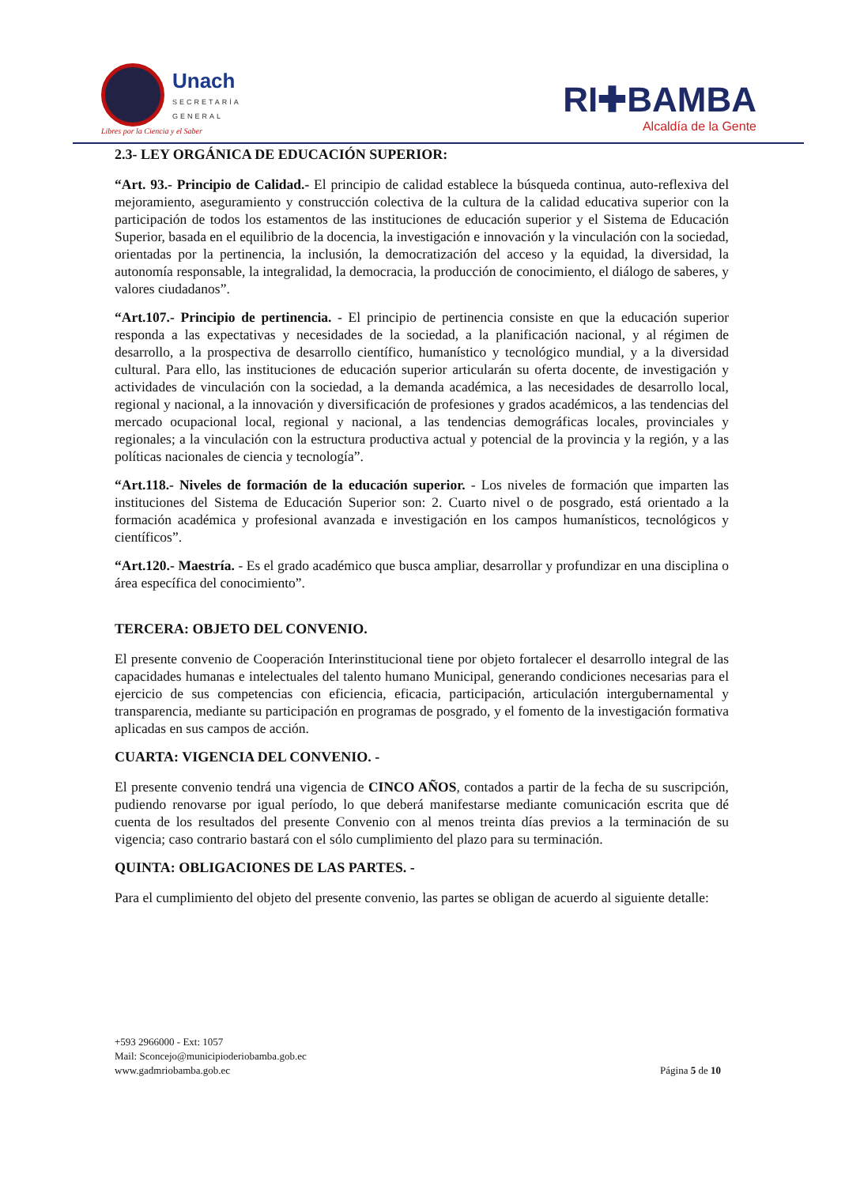Unach SECRETARÍA
GENERAL
Libres por la Ciencia y el Saber
RI✚BAMBA
Alcaldía de la Gente
2.3- LEY ORGÁNICA DE EDUCACIÓN SUPERIOR:
“Art. 93.- Principio de Calidad.- El principio de calidad establece la búsqueda continua, auto-reflexiva del mejoramiento, aseguramiento y construcción colectiva de la cultura de la calidad educativa superior con la participación de todos los estamentos de las instituciones de educación superior y el Sistema de Educación Superior, basada en el equilibrio de la docencia, la investigación e innovación y la vinculación con la sociedad, orientadas por la pertinencia, la inclusión, la democratización del acceso y la equidad, la diversidad, la autonomía responsable, la integralidad, la democracia, la producción de conocimiento, el diálogo de saberes, y valores ciudadanos”.
“Art.107.- Principio de pertinencia. - El principio de pertinencia consiste en que la educación superior responda a las expectativas y necesidades de la sociedad, a la planificación nacional, y al régimen de desarrollo, a la prospectiva de desarrollo científico, humanístico y tecnológico mundial, y a la diversidad cultural. Para ello, las instituciones de educación superior articularán su oferta docente, de investigación y actividades de vinculación con la sociedad, a la demanda académica, a las necesidades de desarrollo local, regional y nacional, a la innovación y diversificación de profesiones y grados académicos, a las tendencias del mercado ocupacional local, regional y nacional, a las tendencias demográficas locales, provinciales y regionales; a la vinculación con la estructura productiva actual y potencial de la provincia y la región, y a las políticas nacionales de ciencia y tecnología”.
“Art.118.- Niveles de formación de la educación superior. - Los niveles de formación que imparten las instituciones del Sistema de Educación Superior son: 2. Cuarto nivel o de posgrado, está orientado a la formación académica y profesional avanzada e investigación en los campos humanísticos, tecnológicos y científicos”.
“Art.120.- Maestría. - Es el grado académico que busca ampliar, desarrollar y profundizar en una disciplina o área específica del conocimiento”.
TERCERA: OBJETO DEL CONVENIO.
El presente convenio de Cooperación Interinstitucional tiene por objeto fortalecer el desarrollo integral de las capacidades humanas e intelectuales del talento humano Municipal, generando condiciones necesarias para el ejercicio de sus competencias con eficiencia, eficacia, participación, articulación intergubernamental y transparencia, mediante su participación en programas de posgrado, y el fomento de la investigación formativa aplicadas en sus campos de acción.
CUARTA: VIGENCIA DEL CONVENIO. -
El presente convenio tendrá una vigencia de CINCO AÑOS, contados a partir de la fecha de su suscripción, pudiendo renovarse por igual período, lo que deberá manifestarse mediante comunicación escrita que dé cuenta de los resultados del presente Convenio con al menos treinta días previos a la terminación de su vigencia; caso contrario bastará con el sólo cumplimiento del plazo para su terminación.
QUINTA: OBLIGACIONES DE LAS PARTES. -
Para el cumplimiento del objeto del presente convenio, las partes se obligan de acuerdo al siguiente detalle:
+593 2966000 - Ext: 1057
Mail: Sconcejo@municipioderiobamba.gob.ec
www.gadmriobamba.gob.ec Página 5 de 10